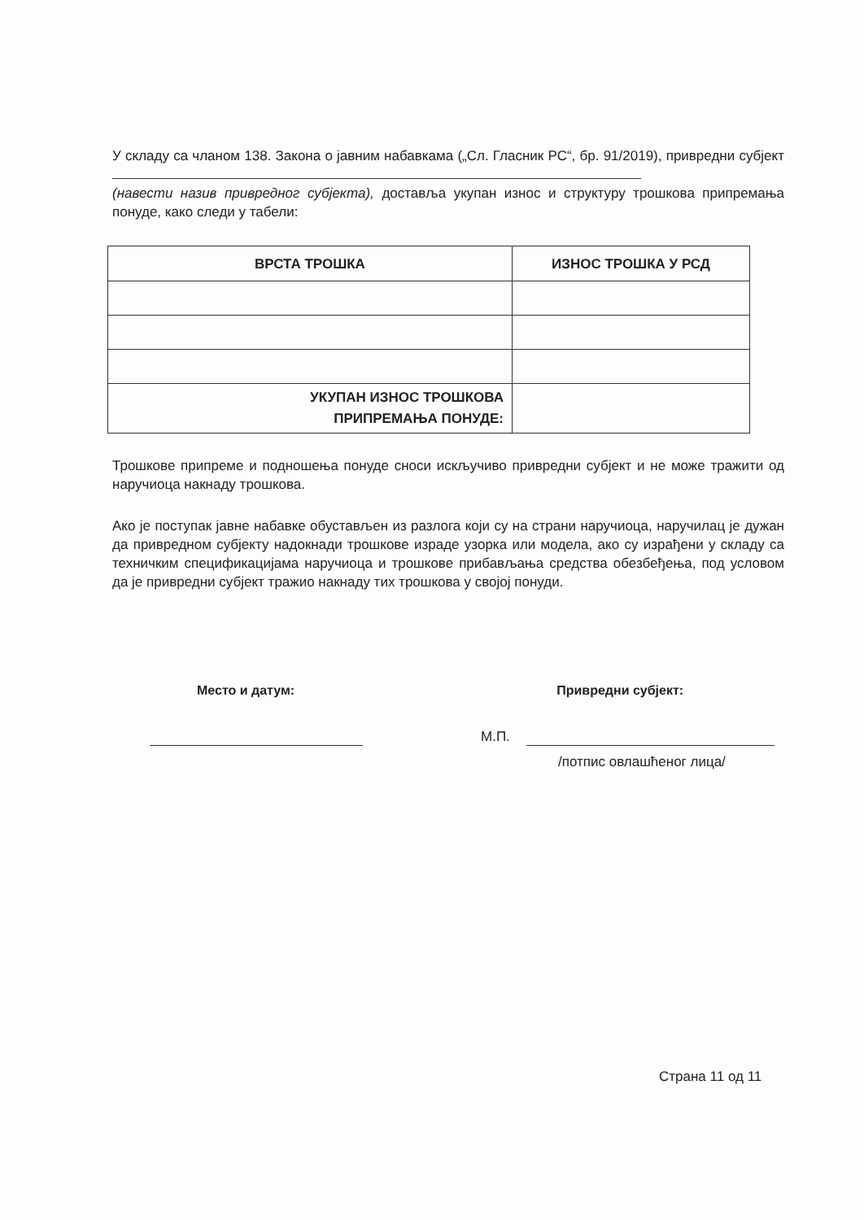У складу са чланом 138. Закона о јавним набавкама („Сл. Гласник РС“, бр. 91/2019), привредни субјект
(навести назив привредног субјекта), доставља укупан износ и структуру трошкова припремања понуде, како следи у табели:
| ВРСТА ТРОШКА | ИЗНОС ТРОШКА У РСД |
| --- | --- |
| УКУПАН ИЗНОС ТРОШКОВА ПРИПРЕМАЊА ПОНУДЕ: | |
Трошкове припреме и подношења понуде сноси искључиво привредни субјект и не може тражити од наручиоца накнаду трошкова.
Ако је поступак јавне набавке обустављен из разлога који су на страни наручиоца, наручилац је дужан да привредном субјекту надокнади трошкове израде узорка или модела, ако су израђени у складу са техничким спецификацијама наручиоца и трошкове прибављања средства обезбеђења, под условом да је привредни субјект тражио накнаду тих трошкова у својој понуди.
Место и датум: Привредни субјект:
М.П.
/потпис овлашћеног лица/
Страна 11 од 11